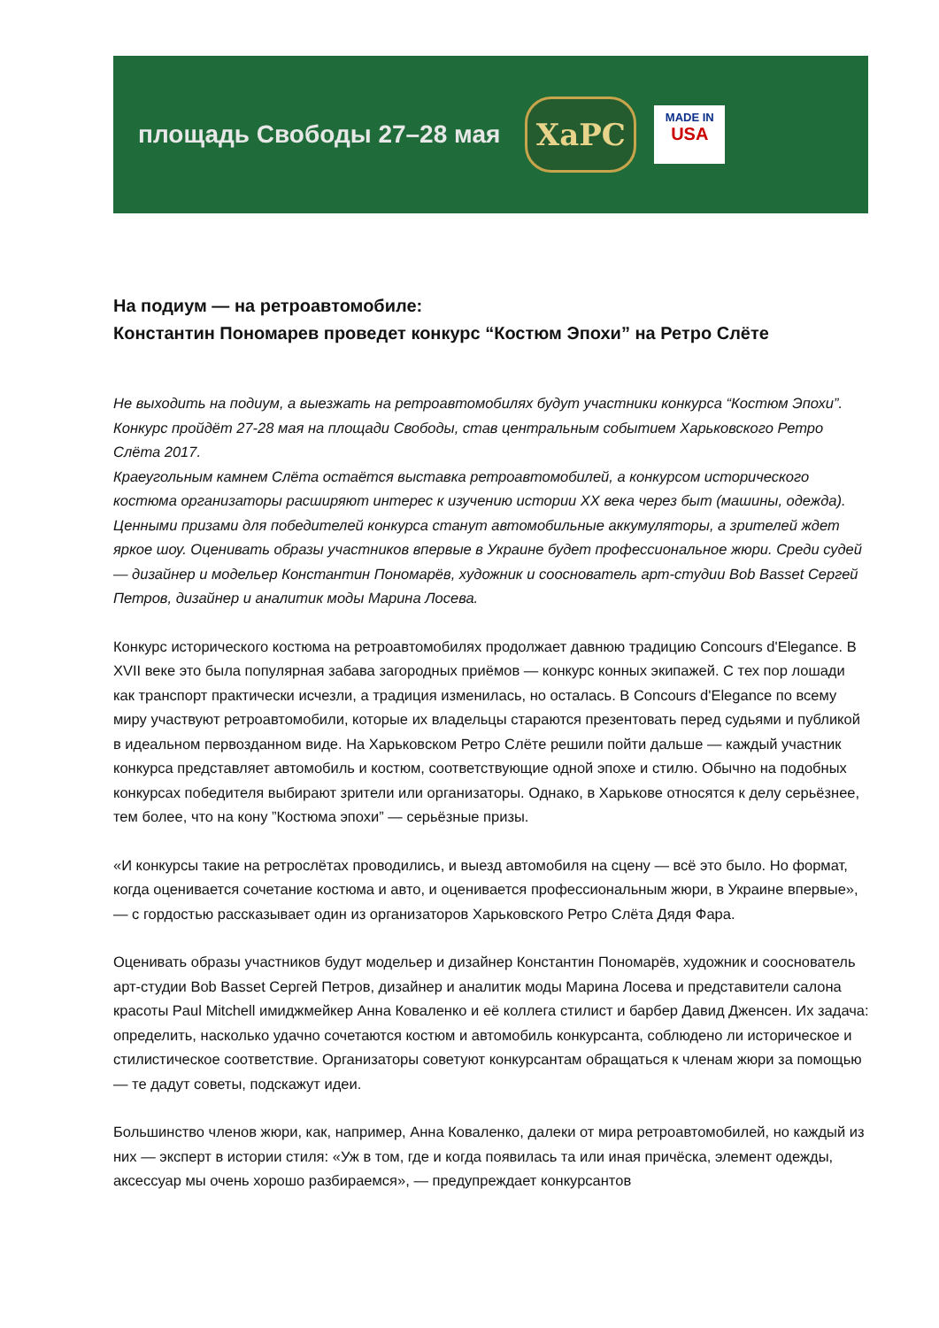площадь Свободы 27–28 мая
ХаРС
MADE IN
USA
На подиум — на ретроавтомобиле:
Константин Пономарев проведет конкурс “Костюм Эпохи” на Ретро Слёте
Не выходить на подиум, а выезжать на ретроавтомобилях будут участники конкурса “Костюм Эпохи”. Конкурс пройдёт 27-28 мая на площади Свободы, став центральным событием Харьковского Ретро Слёта 2017.
Краеугольным камнем Слёта остаётся выставка ретроавтомобилей, а конкурсом исторического костюма организаторы расширяют интерес к изучению истории XX века через быт (машины, одежда). Ценными призами для победителей конкурса станут автомобильные аккумуляторы, а зрителей ждет яркое шоу. Оценивать образы участников впервые в Украине будет профессиональное жюри. Среди судей — дизайнер и модельер Константин Пономарёв, художник и сооснователь арт-студии Bob Basset Сергей Петров, дизайнер и аналитик моды Марина Лосева.
Конкурс исторического костюма на ретроавтомобилях продолжает давнюю традицию Concours d'Elegance. В XVII веке это была популярная забава загородных приёмов — конкурс конных экипажей. С тех пор лошади как транспорт практически исчезли, а традиция изменилась, но осталась. В Concours d'Elegance по всему миру участвуют ретроавтомобили, которые их владельцы стараются презентовать перед судьями и публикой в идеальном первозданном виде. На Харьковском Ретро Слёте решили пойти дальше — каждый участник конкурса представляет автомобиль и костюм, соответствующие одной эпохе и стилю. Обычно на подобных конкурсах победителя выбирают зрители или организаторы. Однако, в Харькове относятся к делу серьёзнее, тем более, что на кону ”Костюма эпохи” — серьёзные призы.
«И конкурсы такие на ретрослётах проводились, и выезд автомобиля на сцену — всё это было. Но формат, когда оценивается сочетание костюма и авто, и оценивается профессиональным жюри, в Украине впервые», — с гордостью рассказывает один из организаторов Харьковского Ретро Слёта Дядя Фара.
Оценивать образы участников будут модельер и дизайнер Константин Пономарёв, художник и сооснователь арт-студии Bob Basset Сергей Петров, дизайнер и аналитик моды Марина Лосева и представители салона красоты Paul Mitchell имиджмейкер Анна Коваленко и её коллега стилист и барбер Давид Дженсен. Их задача: определить, насколько удачно сочетаются костюм и автомобиль конкурсанта, соблюдено ли историческое и стилистическое соответствие. Организаторы советуют конкурсантам обращаться к членам жюри за помощью — те дадут советы, подскажут идеи.
Большинство членов жюри, как, например, Анна Коваленко, далеки от мира ретроавтомобилей, но каждый из них — эксперт в истории стиля: «Уж в том, где и когда появилась та или иная причёска, элемент одежды, аксессуар мы очень хорошо разбираемся», — предупреждает конкурсантов